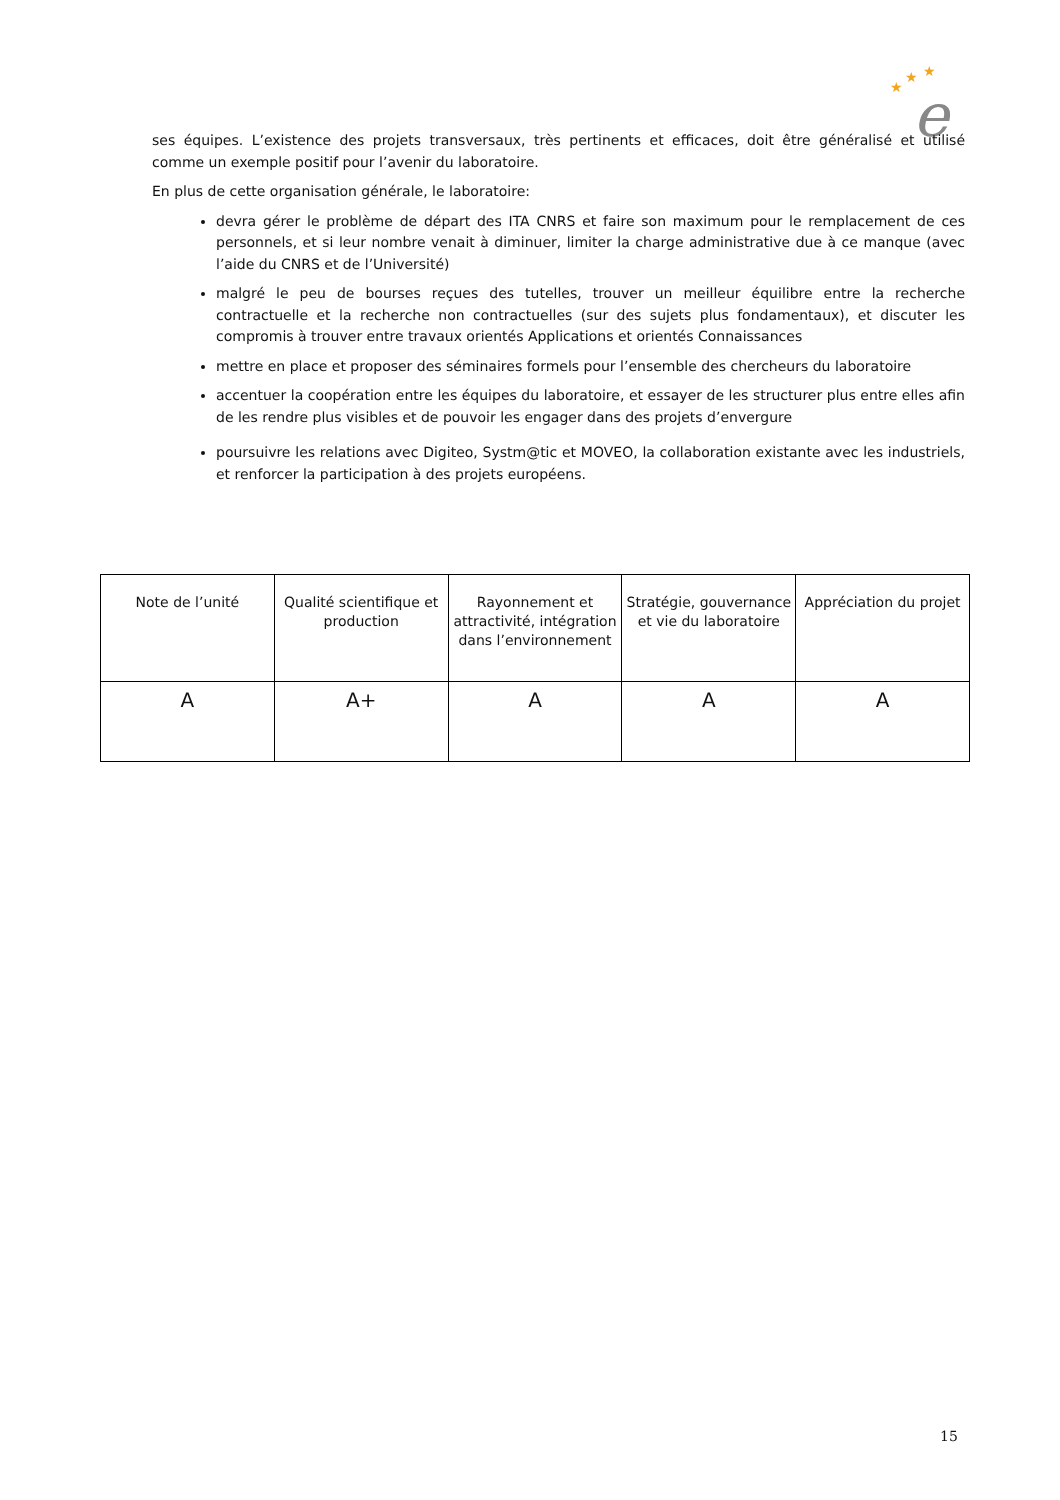e
★
★
★
ses équipes. L’existence des projets transversaux, très pertinents et efficaces, doit être généralisé et utilisé comme un exemple positif pour l’avenir du laboratoire.
En plus de cette organisation générale, le laboratoire:
devra gérer le problème de départ des ITA CNRS et faire son maximum pour le remplacement de ces personnels, et si leur nombre venait à diminuer, limiter la charge administrative due à ce manque (avec l’aide du CNRS et de l’Université)
malgré le peu de bourses reçues des tutelles, trouver un meilleur équilibre entre la recherche contractuelle et la recherche non contractuelles (sur des sujets plus fondamentaux), et discuter les compromis à trouver entre travaux orientés Applications et orientés Connaissances
mettre en place et proposer des séminaires formels pour l’ensemble des chercheurs du laboratoire
accentuer la coopération entre les équipes du laboratoire, et essayer de les structurer plus entre elles afin de les rendre plus visibles et de pouvoir les engager dans des projets d’envergure
poursuivre les relations avec Digiteo, Systm@tic et MOVEO, la collaboration existante avec les industriels, et renforcer la participation à des projets européens.
| Note de l’unité | Qualité scientifique et production | Rayonnement et attractivité, intégration dans l’environnement | Stratégie, gouvernance et vie du laboratoire | Appréciation du projet |
| --- | --- | --- | --- | --- |
| A | A+ | A | A | A |
15